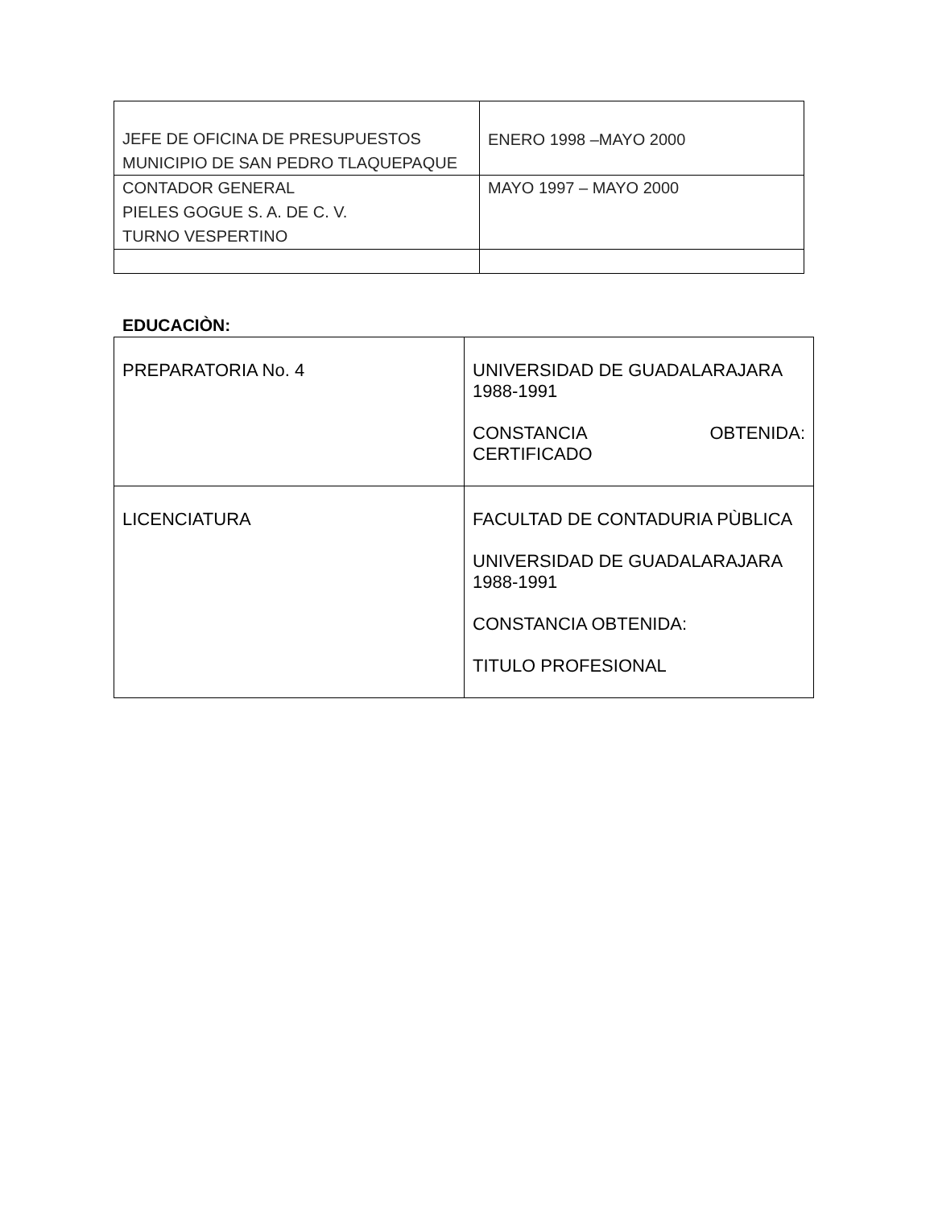| JEFE DE OFICINA DE PRESUPUESTOS MUNICIPIO DE SAN PEDRO TLAQUEPAQUE | ENERO 1998 –MAYO 2000 |
| CONTADOR GENERAL PIELES GOGUE S. A. DE C. V. TURNO VESPERTINO | MAYO 1997 – MAYO 2000 |
EDUCACIÒN:
| PREPARATORIA No. 4 | UNIVERSIDAD DE GUADALARAJARA 1988-1991 CONSTANCIA OBTENIDA: CERTIFICADO |
| LICENCIATURA | FACULTAD DE CONTADURIA PÙBLICA UNIVERSIDAD DE GUADALARAJARA 1988-1991 CONSTANCIA OBTENIDA: TITULO PROFESIONAL |